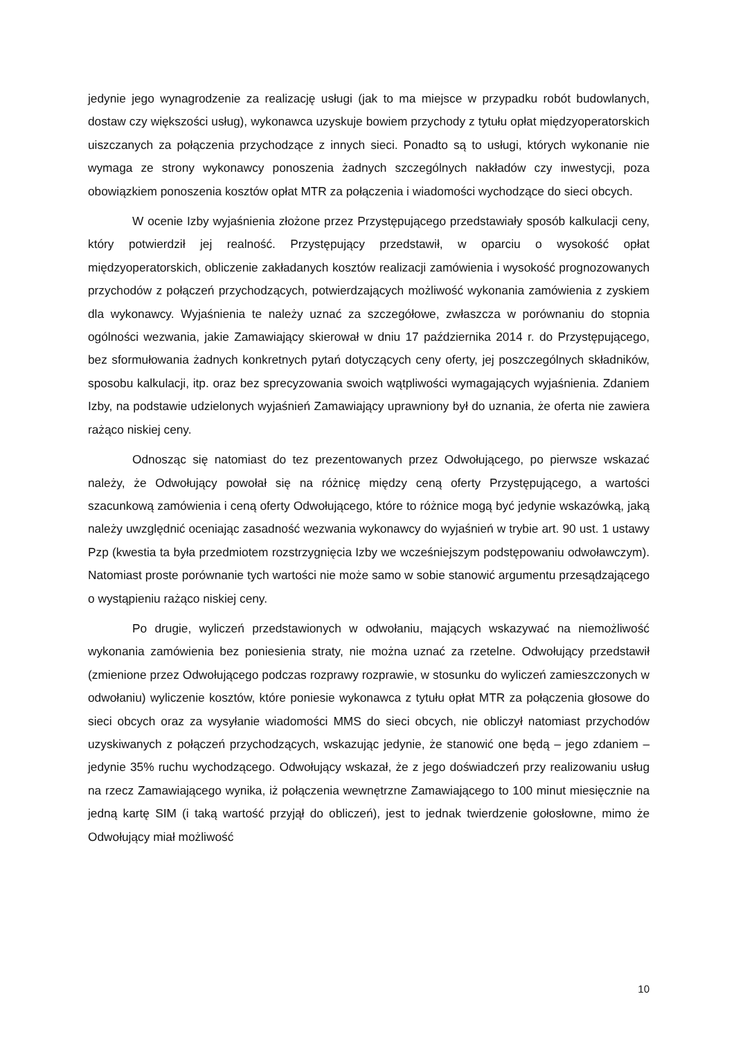jedynie jego wynagrodzenie za realizację usługi (jak to ma miejsce w przypadku robót budowlanych, dostaw czy większości usług), wykonawca uzyskuje bowiem przychody z tytułu opłat międzyoperatorskich uiszczanych za połączenia przychodzące z innych sieci. Ponadto są to usługi, których wykonanie nie wymaga ze strony wykonawcy ponoszenia żadnych szczególnych nakładów czy inwestycji, poza obowiązkiem ponoszenia kosztów opłat MTR za połączenia i wiadomości wychodzące do sieci obcych.
W ocenie Izby wyjaśnienia złożone przez Przystępującego przedstawiały sposób kalkulacji ceny, który potwierdził jej realność. Przystępujący przedstawił, w oparciu o wysokość opłat międzyoperatorskich, obliczenie zakładanych kosztów realizacji zamówienia i wysokość prognozowanych przychodów z połączeń przychodzących, potwierdzających możliwość wykonania zamówienia z zyskiem dla wykonawcy. Wyjaśnienia te należy uznać za szczegółowe, zwłaszcza w porównaniu do stopnia ogólności wezwania, jakie Zamawiający skierował w dniu 17 października 2014 r. do Przystępującego, bez sformułowania żadnych konkretnych pytań dotyczących ceny oferty, jej poszczególnych składników, sposobu kalkulacji, itp. oraz bez sprecyzowania swoich wątpliwości wymagających wyjaśnienia. Zdaniem Izby, na podstawie udzielonych wyjaśnień Zamawiający uprawniony był do uznania, że oferta nie zawiera rażąco niskiej ceny.
Odnosząc się natomiast do tez prezentowanych przez Odwołującego, po pierwsze wskazać należy, że Odwołujący powołał się na różnicę między ceną oferty Przystępującego, a wartości szacunkową zamówienia i ceną oferty Odwołującego, które to różnice mogą być jedynie wskazówką, jaką należy uwzględnić oceniając zasadność wezwania wykonawcy do wyjaśnień w trybie art. 90 ust. 1 ustawy Pzp (kwestia ta była przedmiotem rozstrzygnięcia Izby we wcześniejszym podstępowaniu odwoławczym). Natomiast proste porównanie tych wartości nie może samo w sobie stanowić argumentu przesądzającego o wystąpieniu rażąco niskiej ceny.
Po drugie, wyliczeń przedstawionych w odwołaniu, mających wskazywać na niemożliwość wykonania zamówienia bez poniesienia straty, nie można uznać za rzetelne. Odwołujący przedstawił (zmienione przez Odwołującego podczas rozprawy rozprawie, w stosunku do wyliczeń zamieszczonych w odwołaniu) wyliczenie kosztów, które poniesie wykonawca z tytułu opłat MTR za połączenia głosowe do sieci obcych oraz za wysyłanie wiadomości MMS do sieci obcych, nie obliczył natomiast przychodów uzyskiwanych z połączeń przychodzących, wskazując jedynie, że stanowić one będą – jego zdaniem – jedynie 35% ruchu wychodzącego. Odwołujący wskazał, że z jego doświadczeń przy realizowaniu usług na rzecz Zamawiającego wynika, iż połączenia wewnętrzne Zamawiającego to 100 minut miesięcznie na jedną kartę SIM (i taką wartość przyjął do obliczeń), jest to jednak twierdzenie gołosłowne, mimo że Odwołujący miał możliwość
10